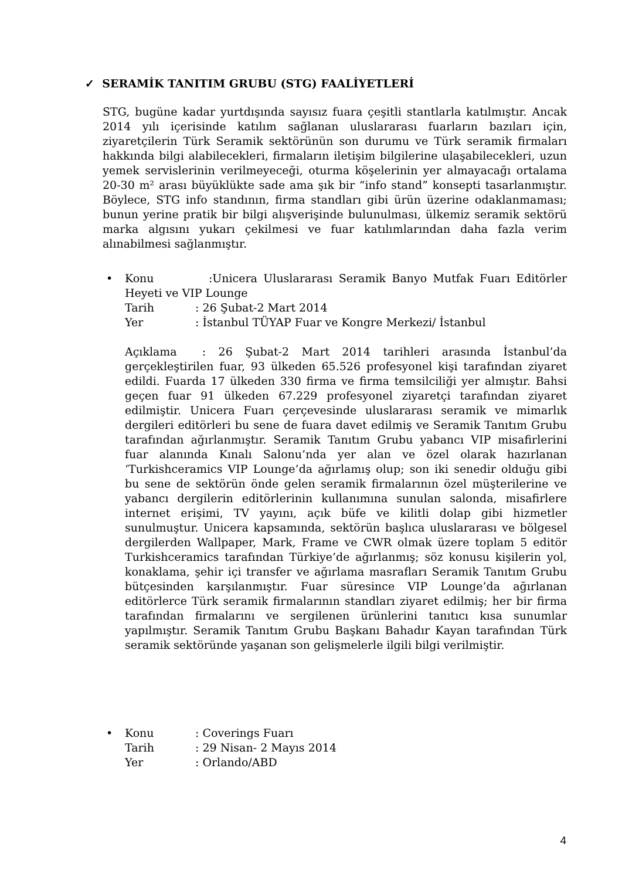✓ SERAMİK TANITIM GRUBU (STG) FAALİYETLERİ
STG, bugüne kadar yurtdışında sayısız fuara çeşitli stantlarla katılmıştır. Ancak 2014 yılı içerisinde katılım sağlanan uluslararası fuarların bazıları için, ziyaretçilerin Türk Seramik sektörünün son durumu ve Türk seramik firmaları hakkında bilgi alabilecekleri, firmaların iletişim bilgilerine ulaşabilecekleri, uzun yemek servislerinin verilmeyeceği, oturma köşelerinin yer almayacağı ortalama 20-30 m² arası büyüklükte sade ama şık bir “info stand” konsepti tasarlanmıştır. Böylece, STG info standının, firma standları gibi ürün üzerine odaklanmaması; bunun yerine pratik bir bilgi alışverişinde bulunulması, ülkemiz seramik sektörü marka algısını yukarı çekilmesi ve fuar katılımlarından daha fazla verim alınabilmesi sağlanmıştır.
•
Konu :Unicera Uluslararası Seramik Banyo Mutfak Fuarı Editörler Heyeti ve VIP Lounge
Tarih: 26 Şubat-2 Mart 2014
Yer: İstanbul TÜYAP Fuar ve Kongre Merkezi/ İstanbul
Açıklama : 26 Şubat-2 Mart 2014 tarihleri arasında İstanbul’da gerçekleştirilen fuar, 93 ülkeden 65.526 profesyonel kişi tarafından ziyaret edildi. Fuarda 17 ülkeden 330 firma ve firma temsilciliği yer almıştır. Bahsi geçen fuar 91 ülkeden 67.229 profesyonel ziyaretçi tarafından ziyaret edilmiştir. Unicera Fuarı çerçevesinde uluslararası seramik ve mimarlık dergileri editörleri bu sene de fuara davet edilmiş ve Seramik Tanıtım Grubu tarafından ağırlanmıştır. Seramik Tanıtım Grubu yabancı VIP misafirlerini fuar alanında Kınalı Salonu’nda yer alan ve özel olarak hazırlanan ‘Turkishceramics VIP Lounge’da ağırlamış olup; son iki senedir olduğu gibi bu sene de sektörün önde gelen seramik firmalarının özel müşterilerine ve yabancı dergilerin editörlerinin kullanımına sunulan salonda, misafirlere internet erişimi, TV yayını, açık büfe ve kilitli dolap gibi hizmetler sunulmuştur. Unicera kapsamında, sektörün başlıca uluslararası ve bölgesel dergilerden Wallpaper, Mark, Frame ve CWR olmak üzere toplam 5 editör Turkishceramics tarafından Türkiye’de ağırlanmış; söz konusu kişilerin yol, konaklama, şehir içi transfer ve ağırlama masrafları Seramik Tanıtım Grubu bütçesinden karşılanmıştır. Fuar süresince VIP Lounge’da ağırlanan editörlerce Türk seramik firmalarının standları ziyaret edilmiş; her bir firma tarafından firmalarını ve sergilenen ürünlerini tanıtıcı kısa sunumlar yapılmıştır. Seramik Tanıtım Grubu Başkanı Bahadır Kayan tarafından Türk seramik sektöründe yaşanan son gelişmelerle ilgili bilgi verilmiştir.
•
Konu: Coverings Fuarı
Tarih: 29 Nisan- 2 Mayıs 2014
Yer: Orlando/ABD
4